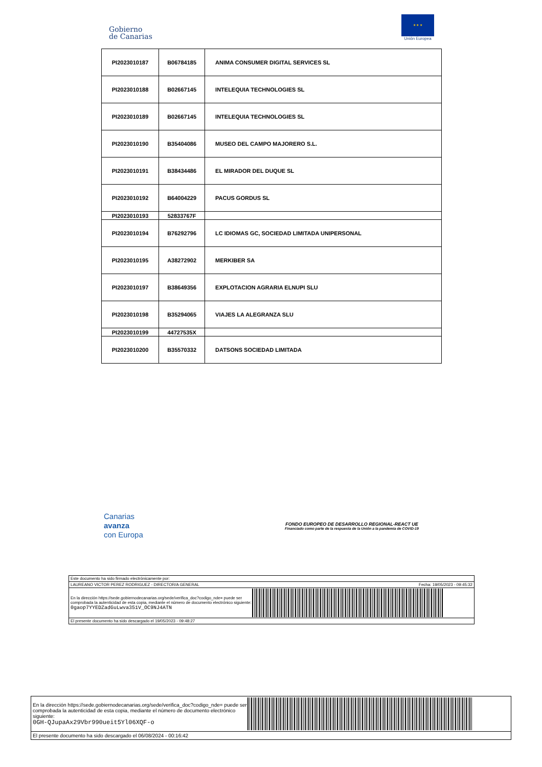Gobierno
de Canarias
★ ★ ★
Unión Europea
| PI2023010187 | B06784185 | ANIMA CONSUMER DIGITAL SERVICES SL |
| PI2023010188 | B02667145 | INTELEQUIA TECHNOLOGIES SL |
| PI2023010189 | B02667145 | INTELEQUIA TECHNOLOGIES SL |
| PI2023010190 | B35404086 | MUSEO DEL CAMPO MAJORERO S.L. |
| PI2023010191 | B38434486 | EL MIRADOR DEL DUQUE SL |
| PI2023010192 | B64004229 | PACUS GORDUS SL |
| PI2023010193 | 52833767F | |
| PI2023010194 | B76292796 | LC IDIOMAS GC, SOCIEDAD LIMITADA UNIPERSONAL |
| PI2023010195 | A38272902 | MERKIBER SA |
| PI2023010197 | B38649356 | EXPLOTACION AGRARIA ELNUPI SLU |
| PI2023010198 | B35294065 | VIAJES LA ALEGRANZA SLU |
| PI2023010199 | 44727535X | |
| PI2023010200 | B35570332 | DATSONS SOCIEDAD LIMITADA |
Canarias
avanza
con Europa
FONDO EUROPEO DE DESARROLLO REGIONAL-REACT UE
Financiado como parte de la respuesta de la Unión a la pandemia de COVID-19
Este documento ha sido firmado electrónicamente por:
LAUREANO VICTOR PEREZ RODRIGUEZ - DIRECTOR/A GENERAL Fecha: 19/05/2023 - 09:45:32
En la dirección https://sede.gobiernodecanarias.org/sede/verifica_doc?codigo_nde= puede ser comprobada la autenticidad de esta copia, mediante el número de documento electrónico siguiente:
0gaop7YYEDZadGuLwva351V_OC9NJ4ATN
El presente documento ha sido descargado el 19/05/2023 - 09:48:27
En la dirección https://sede.gobiernodecanarias.org/sede/verifica_doc?codigo_nde= puede ser comprobada la autenticidad de esta copia, mediante el número de documento electrónico siguiente:
0GH-QJupaAx29Vbr990ueit5Yl06XQF-o
El presente documento ha sido descargado el 06/08/2024 - 00:16:42